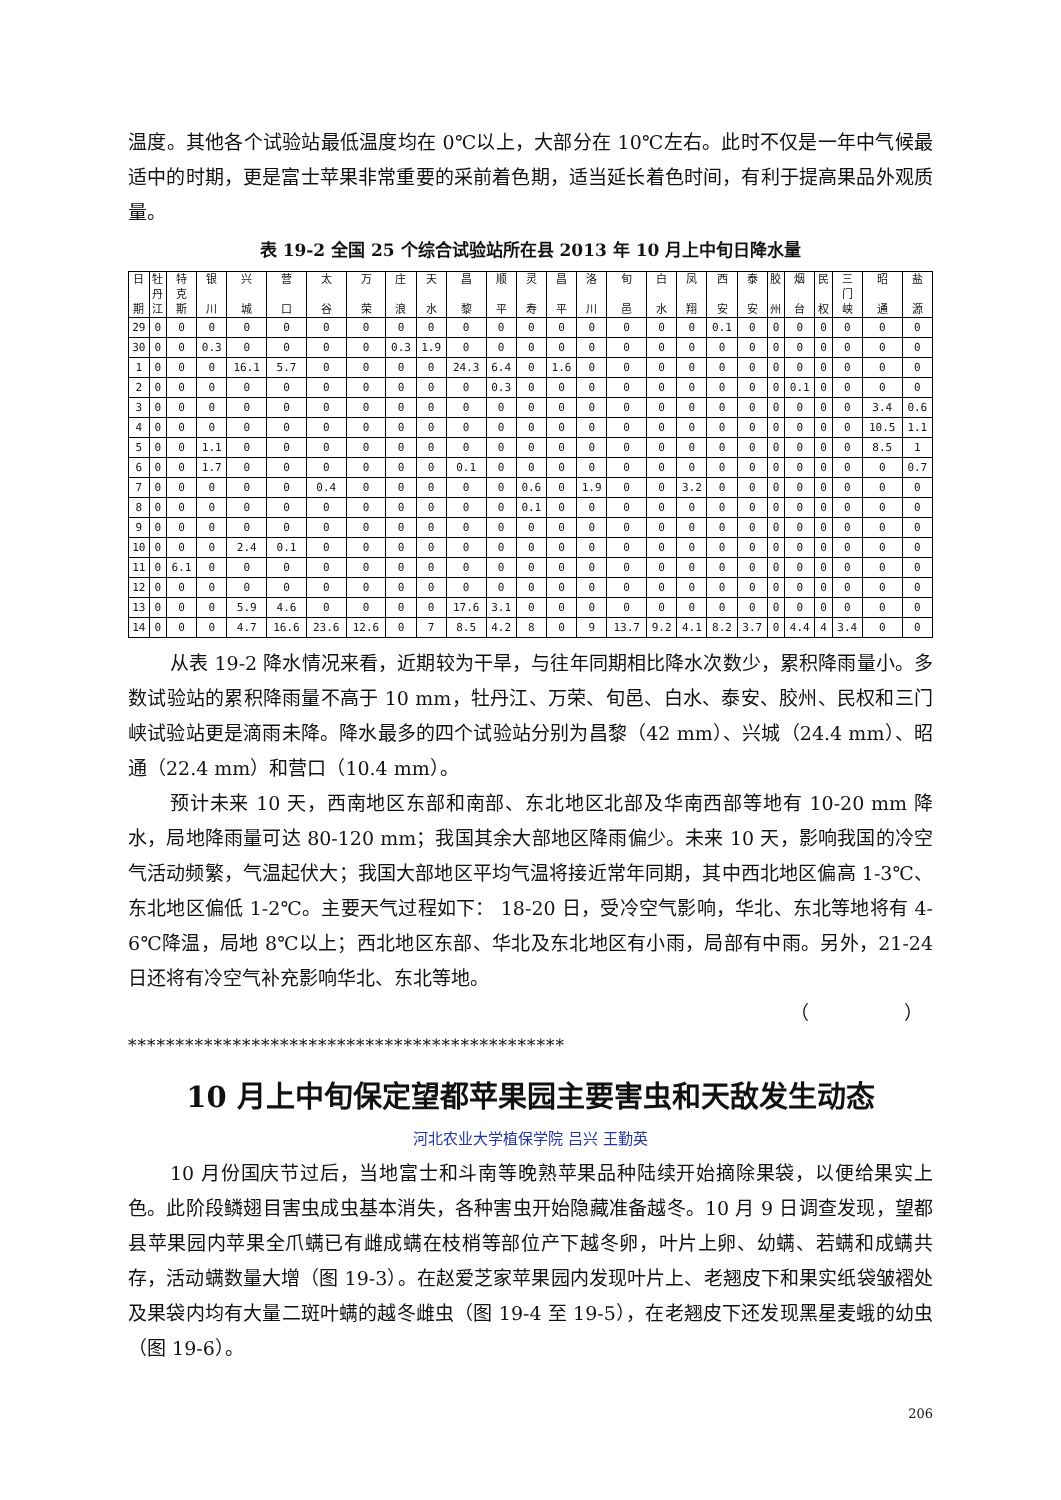温度。其他各个试验站最低温度均在 0℃以上，大部分在 10℃左右。此时不仅是一年中气候最适中的时期，更是富士苹果非常重要的采前着色期，适当延长着色时间，有利于提高果品外观质量。
表 19-2 全国 25 个综合试验站所在县 2013 年 10 月上中旬日降水量
| 日 期 | 牡 丹 江 | 特 克 斯 | 银 川 | 兴 城 | 营 口 | 太 谷 | 万 荣 | 庄 浪 | 天 水 | 昌 黎 | 顺 平 | 灵 寿 | 昌 平 | 洛 川 | 旬 邑 | 白 水 | 凤 翔 | 西 安 | 泰 安 | 胶 州 | 烟 台 | 民 权 | 三 门 峡 | 昭 通 | 盐 源 |
| --- | --- | --- | --- | --- | --- | --- | --- | --- | --- | --- | --- | --- | --- | --- | --- | --- | --- | --- | --- | --- | --- | --- | --- | --- | --- |
| 29 | 0 | 0 | 0 | 0 | 0 | 0 | 0 | 0 | 0 | 0 | 0 | 0 | 0 | 0 | 0 | 0 | 0 | 0.1 | 0 | 0 | 0 | 0 | 0 | 0 | 0 |
| 30 | 0 | 0 | 0.3 | 0 | 0 | 0 | 0 | 0.3 | 1.9 | 0 | 0 | 0 | 0 | 0 | 0 | 0 | 0 | 0 | 0 | 0 | 0 | 0 | 0 | 0 | 0 |
| 1 | 0 | 0 | 0 | 16.1 | 5.7 | 0 | 0 | 0 | 0 | 24.3 | 6.4 | 0 | 1.6 | 0 | 0 | 0 | 0 | 0 | 0 | 0 | 0 | 0 | 0 | 0 | 0 |
| 2 | 0 | 0 | 0 | 0 | 0 | 0 | 0 | 0 | 0 | 0 | 0.3 | 0 | 0 | 0 | 0 | 0 | 0 | 0 | 0 | 0 | 0.1 | 0 | 0 | 0 | 0 |
| 3 | 0 | 0 | 0 | 0 | 0 | 0 | 0 | 0 | 0 | 0 | 0 | 0 | 0 | 0 | 0 | 0 | 0 | 0 | 0 | 0 | 0 | 0 | 0 | 3.4 | 0.6 |
| 4 | 0 | 0 | 0 | 0 | 0 | 0 | 0 | 0 | 0 | 0 | 0 | 0 | 0 | 0 | 0 | 0 | 0 | 0 | 0 | 0 | 0 | 0 | 0 | 10.5 | 1.1 |
| 5 | 0 | 0 | 1.1 | 0 | 0 | 0 | 0 | 0 | 0 | 0 | 0 | 0 | 0 | 0 | 0 | 0 | 0 | 0 | 0 | 0 | 0 | 0 | 0 | 8.5 | 1 |
| 6 | 0 | 0 | 1.7 | 0 | 0 | 0 | 0 | 0 | 0 | 0.1 | 0 | 0 | 0 | 0 | 0 | 0 | 0 | 0 | 0 | 0 | 0 | 0 | 0 | 0 | 0.7 |
| 7 | 0 | 0 | 0 | 0 | 0 | 0.4 | 0 | 0 | 0 | 0 | 0 | 0.6 | 0 | 1.9 | 0 | 0 | 3.2 | 0 | 0 | 0 | 0 | 0 | 0 | 0 | 0 |
| 8 | 0 | 0 | 0 | 0 | 0 | 0 | 0 | 0 | 0 | 0 | 0 | 0.1 | 0 | 0 | 0 | 0 | 0 | 0 | 0 | 0 | 0 | 0 | 0 | 0 | 0 |
| 9 | 0 | 0 | 0 | 0 | 0 | 0 | 0 | 0 | 0 | 0 | 0 | 0 | 0 | 0 | 0 | 0 | 0 | 0 | 0 | 0 | 0 | 0 | 0 | 0 | 0 |
| 10 | 0 | 0 | 0 | 2.4 | 0.1 | 0 | 0 | 0 | 0 | 0 | 0 | 0 | 0 | 0 | 0 | 0 | 0 | 0 | 0 | 0 | 0 | 0 | 0 | 0 | 0 |
| 11 | 0 | 6.1 | 0 | 0 | 0 | 0 | 0 | 0 | 0 | 0 | 0 | 0 | 0 | 0 | 0 | 0 | 0 | 0 | 0 | 0 | 0 | 0 | 0 | 0 | 0 |
| 12 | 0 | 0 | 0 | 0 | 0 | 0 | 0 | 0 | 0 | 0 | 0 | 0 | 0 | 0 | 0 | 0 | 0 | 0 | 0 | 0 | 0 | 0 | 0 | 0 | 0 |
| 13 | 0 | 0 | 0 | 5.9 | 4.6 | 0 | 0 | 0 | 0 | 17.6 | 3.1 | 0 | 0 | 0 | 0 | 0 | 0 | 0 | 0 | 0 | 0 | 0 | 0 | 0 | 0 |
| 14 | 0 | 0 | 0 | 4.7 | 16.6 | 23.6 | 12.6 | 0 | 7 | 8.5 | 4.2 | 8 | 0 | 9 | 13.7 | 9.2 | 4.1 | 8.2 | 3.7 | 0 | 4.4 | 4 | 3.4 | 0 | 0 |
从表 19-2 降水情况来看，近期较为干旱，与往年同期相比降水次数少，累积降雨量小。多数试验站的累积降雨量不高于 10 mm，牡丹江、万荣、旬邑、白水、泰安、胶州、民权和三门峡试验站更是滴雨未降。降水最多的四个试验站分别为昌黎（42 mm）、兴城（24.4 mm）、昭通（22.4 mm）和营口（10.4 mm）。
预计未来 10 天，西南地区东部和南部、东北地区北部及华南西部等地有 10-20 mm 降水，局地降雨量可达 80-120 mm；我国其余大部地区降雨偏少。未来 10 天，影响我国的冷空气活动频繁，气温起伏大；我国大部地区平均气温将接近常年同期，其中西北地区偏高 1-3℃、东北地区偏低 1-2℃。主要天气过程如下： 18-20 日，受冷空气影响，华北、东北等地将有 4-6℃降温，局地 8℃以上；西北地区东部、华北及东北地区有小雨，局部有中雨。另外，21-24 日还将有冷空气补充影响华北、东北等地。
（　　　　　）
**********************************************
10 月上中旬保定望都苹果园主要害虫和天敌发生动态
河北农业大学植保学院 吕兴 王勤英
10 月份国庆节过后，当地富士和斗南等晚熟苹果品种陆续开始摘除果袋，以便给果实上色。此阶段鳞翅目害虫成虫基本消失，各种害虫开始隐藏准备越冬。10 月 9 日调查发现，望都县苹果园内苹果全爪螨已有雌成螨在枝梢等部位产下越冬卵，叶片上卵、幼螨、若螨和成螨共存，活动螨数量大增（图 19-3）。在赵爱芝家苹果园内发现叶片上、老翘皮下和果实纸袋皱褶处及果袋内均有大量二斑叶螨的越冬雌虫（图 19-4 至 19-5），在老翘皮下还发现黑星麦蛾的幼虫（图 19-6）。
206